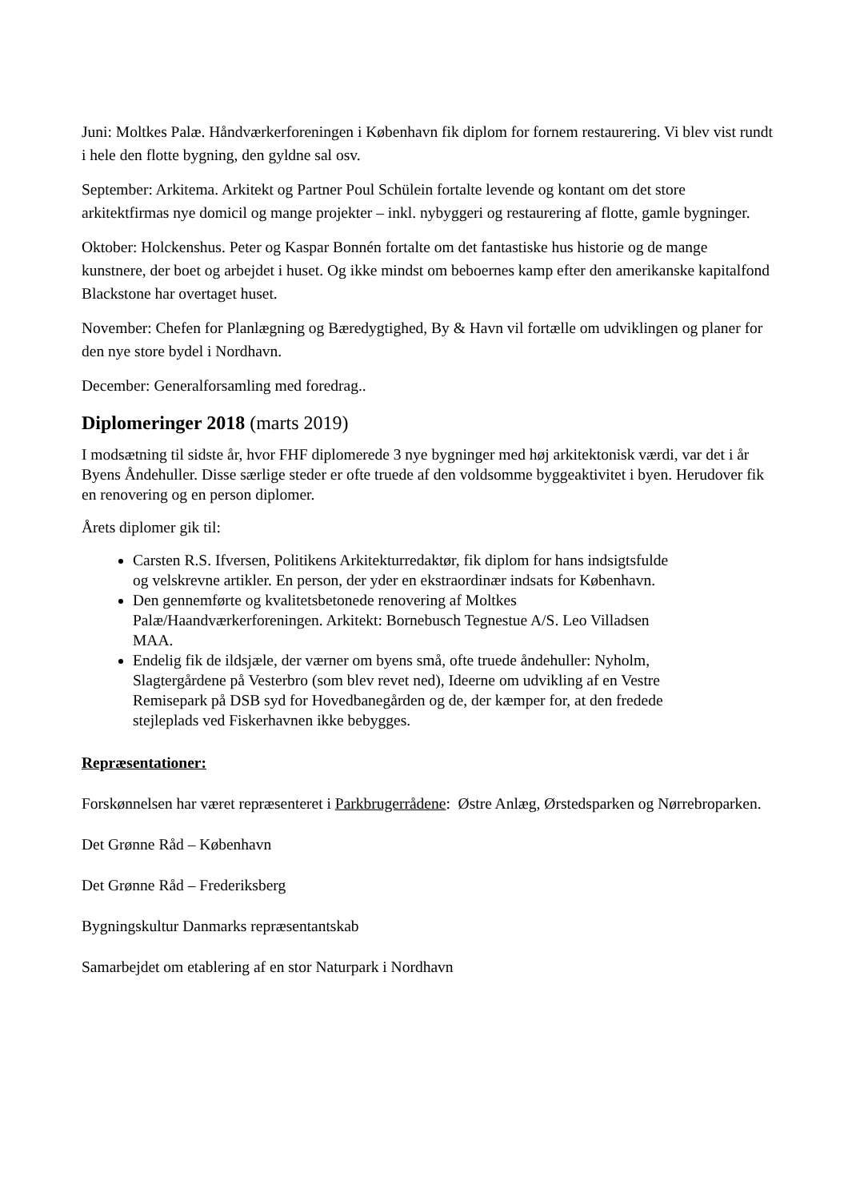Juni: Moltkes Palæ. Håndværkerforeningen i København fik diplom for fornem restaurering. Vi blev vist rundt i hele den flotte bygning, den gyldne sal osv.
September: Arkitema. Arkitekt og Partner Poul Schülein fortalte levende og kontant om det store arkitektfirmas nye domicil og mange projekter – inkl. nybyggeri og restaurering af flotte, gamle bygninger.
Oktober: Holckenshus. Peter og Kaspar Bonnén fortalte om det fantastiske hus historie og de mange kunstnere, der boet og arbejdet i huset. Og ikke mindst om beboernes kamp efter den amerikanske kapitalfond Blackstone har overtaget huset.
November: Chefen for Planlægning og Bæredygtighed, By & Havn vil fortælle om udviklingen og planer for den nye store bydel i Nordhavn.
December: Generalforsamling med foredrag..
Diplomeringer 2018 (marts 2019)
I modsætning til sidste år, hvor FHF diplomerede 3 nye bygninger med høj arkitektonisk værdi, var det i år Byens Åndehuller. Disse særlige steder er ofte truede af den voldsomme byggeaktivitet i byen. Herudover fik en renovering og en person diplomer.
Årets diplomer gik til:
Carsten R.S. Ifversen, Politikens Arkitekturredaktør, fik diplom for hans indsigtsfulde og velskrevne artikler. En person, der yder en ekstraordinær indsats for København.
Den gennemførte og kvalitetsbetonede renovering af Moltkes Palæ/Haandværkerforeningen. Arkitekt: Bornebusch Tegnestue A/S. Leo Villadsen MAA.
Endelig fik de ildsjæle, der værner om byens små, ofte truede åndehuller: Nyholm, Slagtergårdene på Vesterbro (som blev revet ned), Ideerne om udvikling af en Vestre Remisepark på DSB syd for Hovedbanegården og de, der kæmper for, at den fredede stejleplads ved Fiskerhavnen ikke bebygges.
Repræsentationer:
Forskønnelsen har været repræsenteret i Parkbrugerrådene: Østre Anlæg, Ørstedsparken og Nørrebroparken.
Det Grønne Råd – København
Det Grønne Råd – Frederiksberg
Bygningskultur Danmarks repræsentantskab
Samarbejdet om etablering af en stor Naturpark i Nordhavn